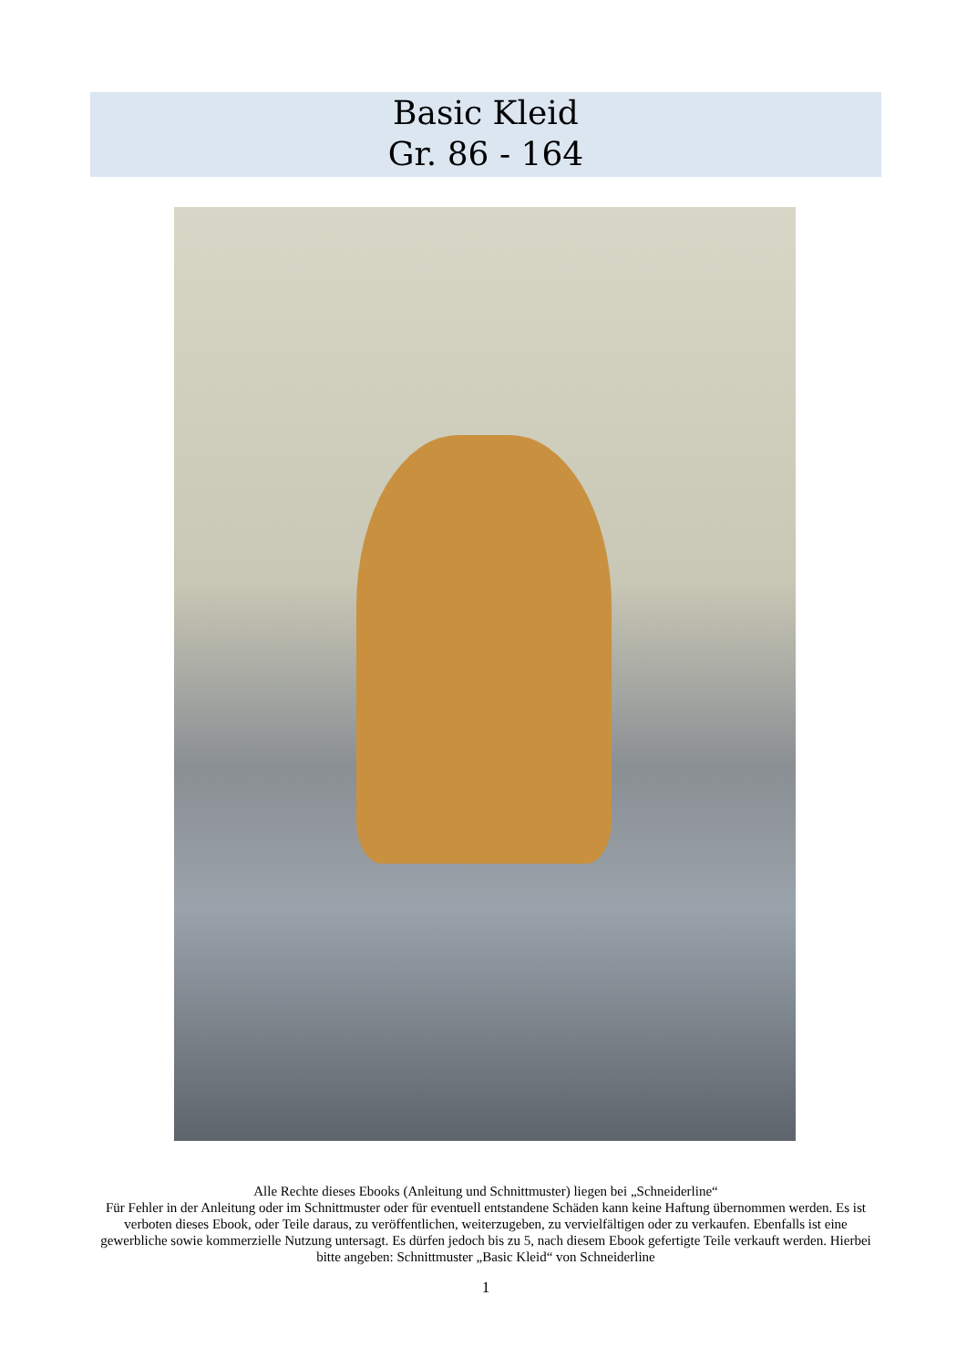Basic Kleid
Gr. 86 - 164
Alle Rechte dieses Ebooks (Anleitung und Schnittmuster) liegen bei „Schneiderline“
Für Fehler in der Anleitung oder im Schnittmuster oder für eventuell entstandene Schäden kann keine Haftung übernommen werden. Es ist verboten dieses Ebook, oder Teile daraus, zu veröffentlichen, weiterzugeben, zu vervielfältigen oder zu verkaufen. Ebenfalls ist eine gewerbliche sowie kommerzielle Nutzung untersagt. Es dürfen jedoch bis zu 5, nach diesem Ebook gefertigte Teile verkauft werden. Hierbei bitte angeben: Schnittmuster „Basic Kleid“ von Schneiderline
1